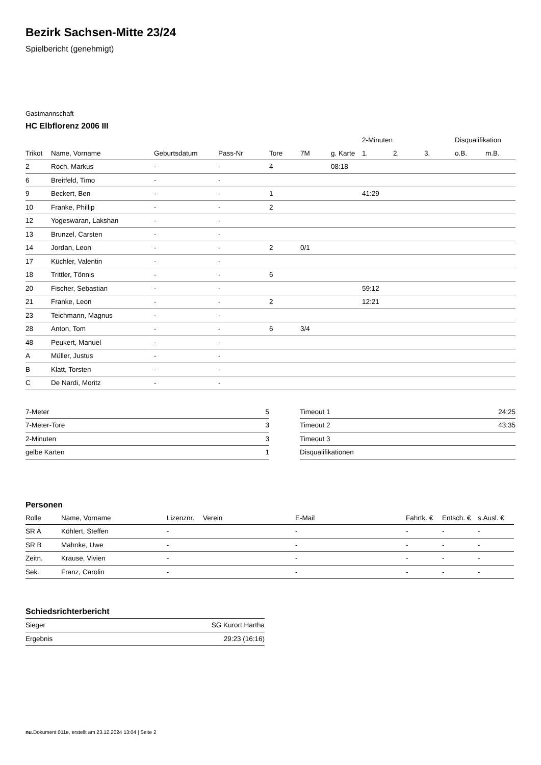Bezirk Sachsen-Mitte 23/24
Spielbericht (genehmigt)
Gastmannschaft
HC Elbflorenz 2006 III
| | | | | | | | 2-Minuten | | | Disqualifikation | |
| --- | --- | --- | --- | --- | --- | --- | --- | --- | --- | --- | --- |
| Trikot | Name, Vorname | Geburtsdatum | Pass-Nr | Tore | 7M | g. Karte | 1. | 2. | 3. | o.B. | m.B. |
| 2 | Roch, Markus | - | - | 4 | | 08:18 | | | | | |
| 6 | Breitfeld, Timo | - | - | | | | | | | | |
| 9 | Beckert, Ben | - | - | 1 | | | 41:29 | | | | |
| 10 | Franke, Phillip | - | - | 2 | | | | | | | |
| 12 | Yogeswaran, Lakshan | - | - | | | | | | | | |
| 13 | Brunzel, Carsten | - | - | | | | | | | | |
| 14 | Jordan, Leon | - | - | 2 | 0/1 | | | | | | |
| 17 | Küchler, Valentin | - | - | | | | | | | | |
| 18 | Trittler, Tönnis | - | - | 6 | | | | | | | |
| 20 | Fischer, Sebastian | - | - | | | | 59:12 | | | | |
| 21 | Franke, Leon | - | - | 2 | | | 12:21 | | | | |
| 23 | Teichmann, Magnus | - | - | | | | | | | | |
| 28 | Anton, Tom | - | - | 6 | 3/4 | | | | | | |
| 48 | Peukert, Manuel | - | - | | | | | | | | |
| A | Müller, Justus | - | - | | | | | | | | |
| B | Klatt, Torsten | - | - | | | | | | | | |
| C | De Nardi, Moritz | - | - | | | | | | | | |
| 7-Meter | 5 |
| 7-Meter-Tore | 3 |
| 2-Minuten | 3 |
| gelbe Karten | 1 |
| Timeout 1 | 24:25 |
| Timeout 2 | 43:35 |
| Timeout 3 | |
| Disqualifikationen | |
Personen
| Rolle | Name, Vorname | Lizenznr. | Verein | E-Mail | Fahrtk. € | Entsch. € | s.Ausl. € |
| --- | --- | --- | --- | --- | --- | --- | --- |
| SR A | Köhlert, Steffen | - | | - | - | - | - |
| SR B | Mahnke, Uwe | - | | - | - | - | - |
| Zeitn. | Krause, Vivien | - | | - | - | - | - |
| Sek. | Franz, Carolin | - | | - | - | - | - |
Schiedsrichterbericht
| Sieger | SG Kurort Hartha |
| Ergebnis | 29:23 (16:16) |
nu.Dokument 011e, erstellt am 23.12.2024 13:04 | Seite 2